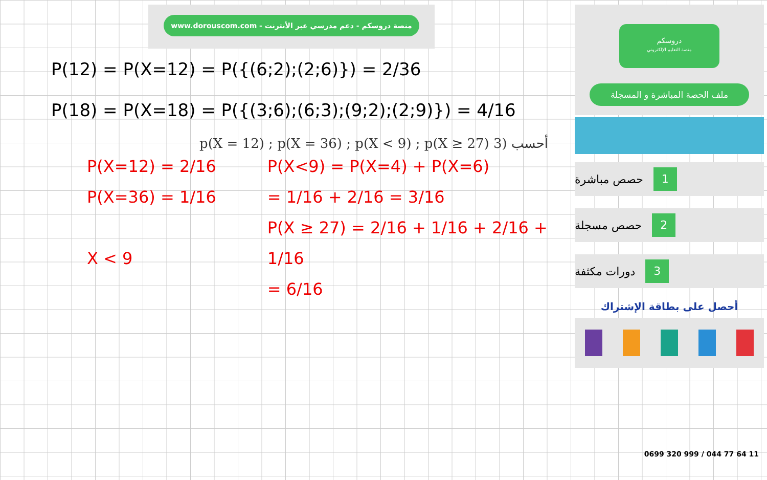www.dorouscom.com - منصة دروسكم - دعم مدرسي عبر الأنترنت
P(12) = P(X=12) = P({(6;2);(2;6)}) = 2/36
P(18) = P(X=18) = P({(3;6);(6;3);(9;2);(2;9)}) = 4/16
p(X = 12) ; p(X = 36) ; p(X < 9) ; p(X ≥ 27) أحسب (3
P(X=12) = 2/16
P(X=36) = 1/16
X < 9
P(X<9) = P(X=4) + P(X=6)
= 1/16 + 2/16 = 3/16
P(X ≥ 27) = 2/16 + 1/16 + 2/16 + 1/16
= 6/16
دروسكم
منصة التعليم الإلكتروني
ملف الحصة المباشرة و المسجلة
1 حصص مباشرة
2 حصص مسجلة
3 دورات مكثفة
أحصل على بطاقة الإشتراك
0699 320 999 / 044 77 64 11